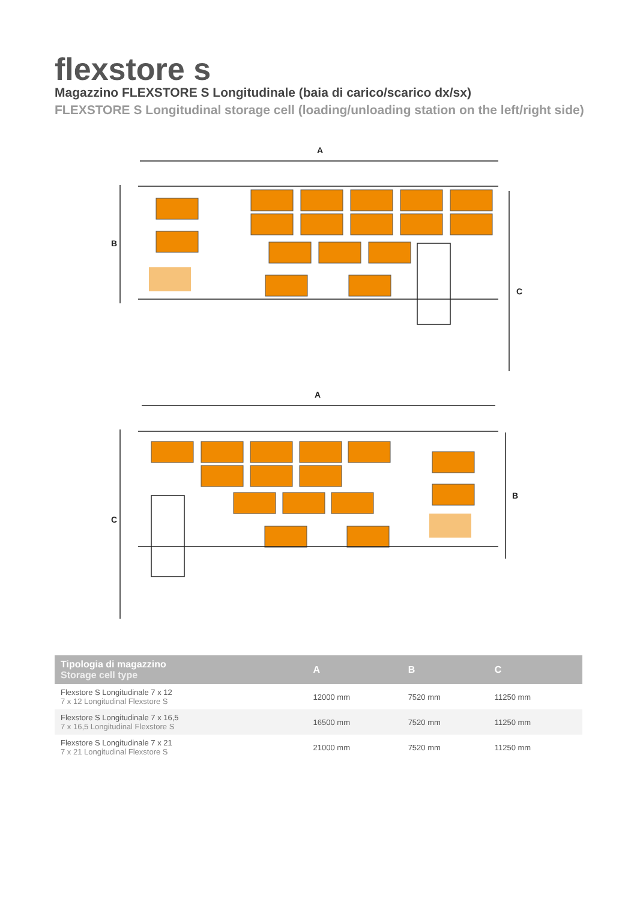flexstore s
Magazzino FLEXSTORE S Longitudinale (baia di carico/scarico dx/sx)
FLEXSTORE S Longitudinal storage cell (loading/unloading station on the left/right side)
A
A
B
C
C
B
| Tipologia di magazzino Storage cell type | A | B | C |
| --- | --- | --- | --- |
| Flexstore S Longitudinale 7 x 12 7 x 12 Longitudinal Flexstore S | 12000 mm | 7520 mm | 11250 mm |
| Flexstore S Longitudinale 7 x 16,5 7 x 16,5 Longitudinal Flexstore S | 16500 mm | 7520 mm | 11250 mm |
| Flexstore S Longitudinale 7 x 21 7 x 21 Longitudinal Flexstore S | 21000 mm | 7520 mm | 11250 mm |